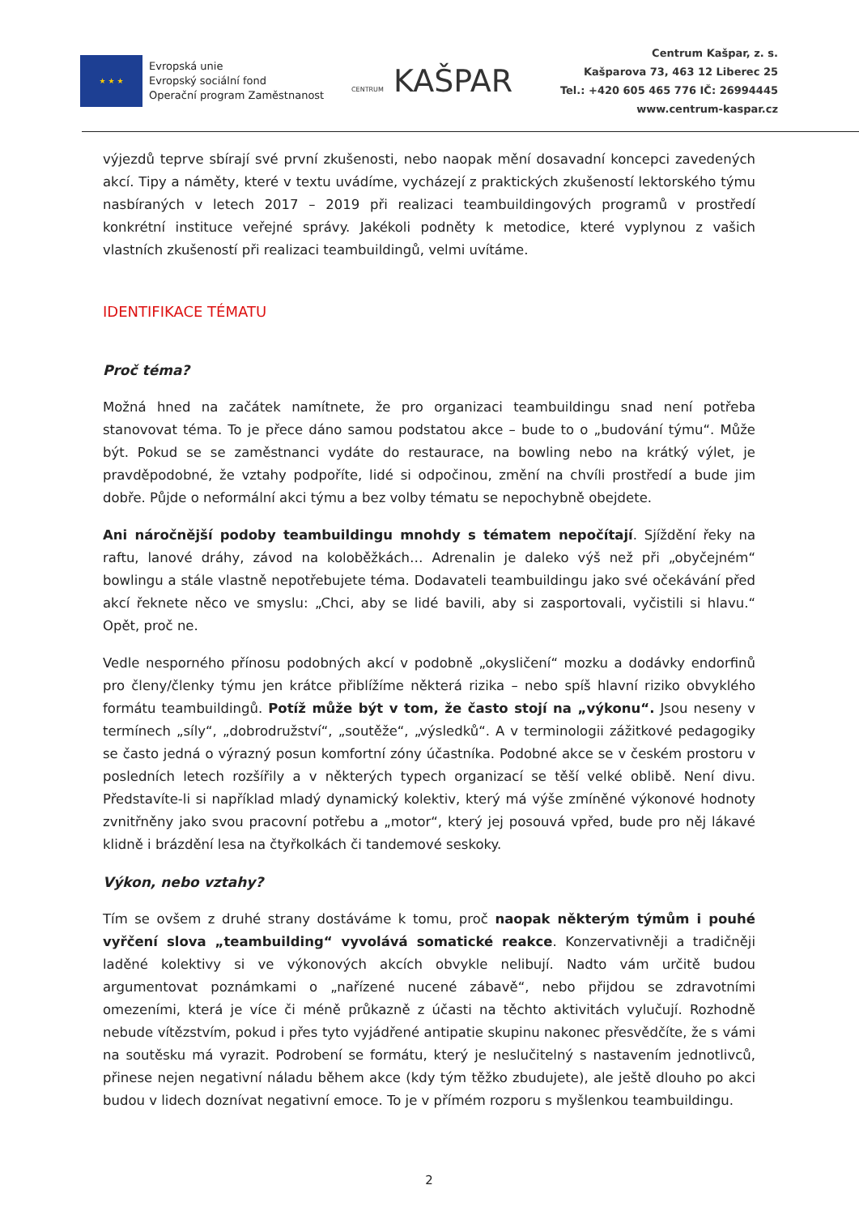★ ★ ★
Evropská unie
Evropský sociální fond
Operační program Zaměstnanost
CENTRUM KAŠPAR
Centrum Kašpar, z. s.
Kašparova 73, 463 12 Liberec 25
Tel.: +420 605 465 776 IČ: 26994445
www.centrum-kaspar.cz
výjezdů teprve sbírají své první zkušenosti, nebo naopak mění dosavadní koncepci zavedených akcí. Tipy a náměty, které v textu uvádíme, vycházejí z praktických zkušeností lektorského týmu nasbíraných v letech 2017 – 2019 při realizaci teambuildingových programů v prostředí konkrétní instituce veřejné správy. Jakékoli podněty k metodice, které vyplynou z vašich vlastních zkušeností při realizaci teambuildingů, velmi uvítáme.
IDENTIFIKACE TÉMATU
Proč téma?
Možná hned na začátek namítnete, že pro organizaci teambuildingu snad není potřeba stanovovat téma. To je přece dáno samou podstatou akce – bude to o „budování týmu“. Může být. Pokud se se zaměstnanci vydáte do restaurace, na bowling nebo na krátký výlet, je pravděpodobné, že vztahy podpoříte, lidé si odpočinou, změní na chvíli prostředí a bude jim dobře. Půjde o neformální akci týmu a bez volby tématu se nepochybně obejdete.
Ani náročnější podoby teambuildingu mnohdy s tématem nepočítají. Sjíždění řeky na raftu, lanové dráhy, závod na koloběžkách… Adrenalin je daleko výš než při „obyčejném“ bowlingu a stále vlastně nepotřebujete téma. Dodavateli teambuildingu jako své očekávání před akcí řeknete něco ve smyslu: „Chci, aby se lidé bavili, aby si zasportovali, vyčistili si hlavu.“ Opět, proč ne.
Vedle nesporného přínosu podobných akcí v podobně „okysličení“ mozku a dodávky endorfinů pro členy/členky týmu jen krátce přiblížíme některá rizika – nebo spíš hlavní riziko obvyklého formátu teambuildingů. Potíž může být v tom, že často stojí na „výkonu“. Jsou neseny v termínech „síly“, „dobrodružství“, „soutěže“, „výsledků“. A v terminologii zážitkové pedagogiky se často jedná o výrazný posun komfortní zóny účastníka. Podobné akce se v českém prostoru v posledních letech rozšířily a v některých typech organizací se těší velké oblibě. Není divu. Představíte-li si například mladý dynamický kolektiv, který má výše zmíněné výkonové hodnoty zvnitřněny jako svou pracovní potřebu a „motor“, který jej posouvá vpřed, bude pro něj lákavé klidně i brázdění lesa na čtyřkolkách či tandemové seskoky.
Výkon, nebo vztahy?
Tím se ovšem z druhé strany dostáváme k tomu, proč naopak některým týmům i pouhé vyřčení slova „teambuilding“ vyvolává somatické reakce. Konzervativněji a tradičněji laděné kolektivy si ve výkonových akcích obvykle nelibují. Nadto vám určitě budou argumentovat poznámkami o „nařízené nucené zábavě“, nebo přijdou se zdravotními omezeními, která je více či méně průkazně z účasti na těchto aktivitách vylučují. Rozhodně nebude vítězstvím, pokud i přes tyto vyjádřené antipatie skupinu nakonec přesvědčíte, že s vámi na soutěsku má vyrazit. Podrobení se formátu, který je neslučitelný s nastavením jednotlivců, přinese nejen negativní náladu během akce (kdy tým těžko zbudujete), ale ještě dlouho po akci budou v lidech doznívat negativní emoce. To je v přímém rozporu s myšlenkou teambuildingu.
2